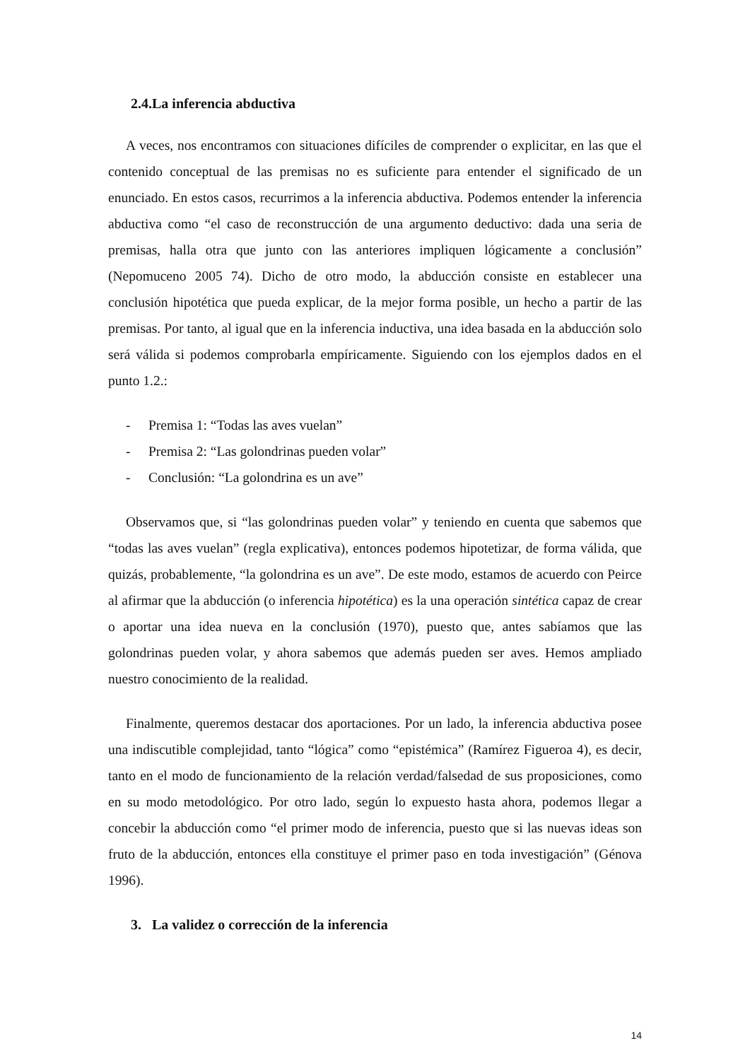2.4.La inferencia abductiva
A veces, nos encontramos con situaciones difíciles de comprender o explicitar, en las que el contenido conceptual de las premisas no es suficiente para entender el significado de un enunciado. En estos casos, recurrimos a la inferencia abductiva. Podemos entender la inferencia abductiva como “el caso de reconstrucción de una argumento deductivo: dada una seria de premisas, halla otra que junto con las anteriores impliquen lógicamente a conclusión” (Nepomuceno 2005 74). Dicho de otro modo, la abducción consiste en establecer una conclusión hipotética que pueda explicar, de la mejor forma posible, un hecho a partir de las premisas. Por tanto, al igual que en la inferencia inductiva, una idea basada en la abducción solo será válida si podemos comprobarla empíricamente. Siguiendo con los ejemplos dados en el punto 1.2.:
- Premisa 1: “Todas las aves vuelan”
- Premisa 2: “Las golondrinas pueden volar”
- Conclusión: “La golondrina es un ave”
Observamos que, si “las golondrinas pueden volar” y teniendo en cuenta que sabemos que “todas las aves vuelan” (regla explicativa), entonces podemos hipotetizar, de forma válida, que quizás, probablemente, “la golondrina es un ave”. De este modo, estamos de acuerdo con Peirce al afirmar que la abducción (o inferencia hipotética) es la una operación sintética capaz de crear o aportar una idea nueva en la conclusión (1970), puesto que, antes sabíamos que las golondrinas pueden volar, y ahora sabemos que además pueden ser aves. Hemos ampliado nuestro conocimiento de la realidad.
Finalmente, queremos destacar dos aportaciones. Por un lado, la inferencia abductiva posee una indiscutible complejidad, tanto “lógica” como “epistémica” (Ramírez Figueroa 4), es decir, tanto en el modo de funcionamiento de la relación verdad/falsedad de sus proposiciones, como en su modo metodológico. Por otro lado, según lo expuesto hasta ahora, podemos llegar a concebir la abducción como “el primer modo de inferencia, puesto que si las nuevas ideas son fruto de la abducción, entonces ella constituye el primer paso en toda investigación” (Génova 1996).
3. La validez o corrección de la inferencia
14